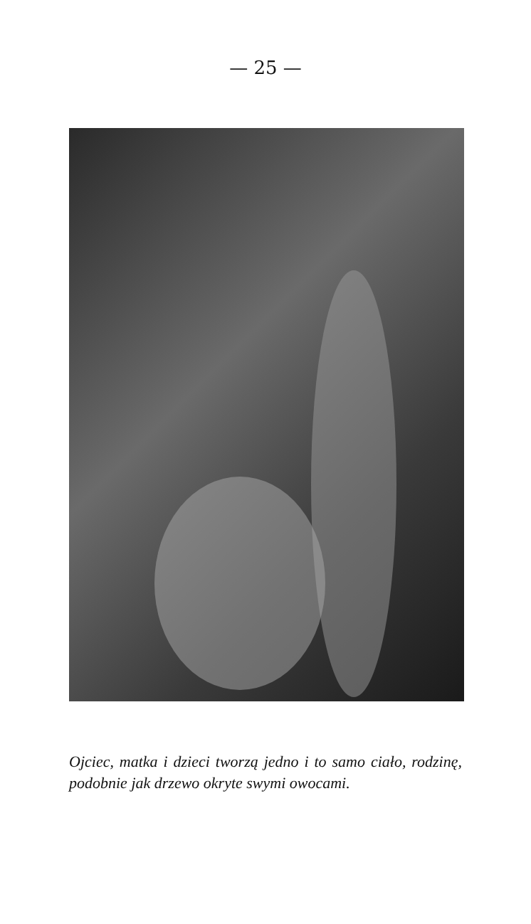— 25 —
Ojciec, matka i dzieci tworzą jedno i to samo ciało, rodzinę, podobnie jak drzewo okryte swymi owocami.